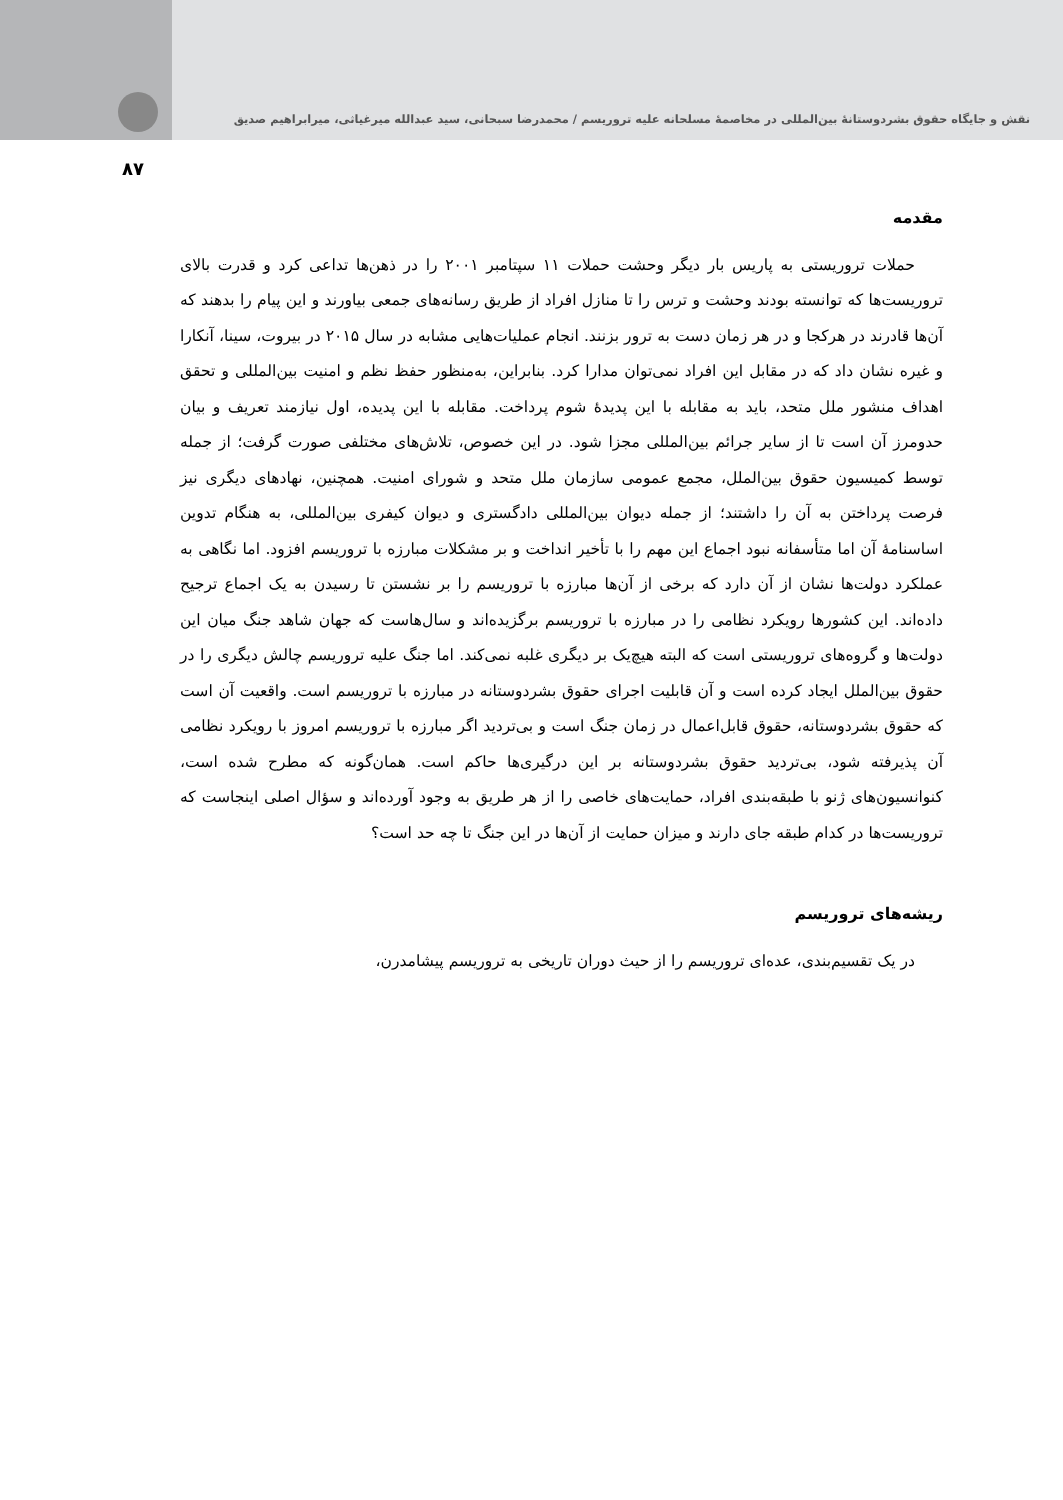نقش و جایگاه حقوق بشردوستانهٔ بین‌المللی در مخاصمهٔ مسلحانه علیه تروریسم / محمدرضا سبحانی، سید عبدالله میرغیاثی، میرابراهیم صدیق
۸۷
مقدمه
حملات تروریستی به پاریس بار دیگر وحشت حملات ۱۱ سپتامبر ۲۰۰۱ را در ذهن‌ها تداعی کرد و قدرت بالای تروریست‌ها که توانسته بودند وحشت و ترس را تا منازل افراد از طریق رسانه‌های جمعی بیاورند و این پیام را بدهند که آن‌ها قادرند در هرکجا و در هر زمان دست به ترور بزنند. انجام عملیات‌هایی مشابه در سال ۲۰۱۵ در بیروت، سینا، آنکارا و غیره نشان داد که در مقابل این افراد نمی‌توان مدارا کرد. بنابراین، به‌منظور حفظ نظم و امنیت بین‌المللی و تحقق اهداف منشور ملل متحد، باید به مقابله با این پدیدهٔ شوم پرداخت. مقابله با این پدیده، اول نیازمند تعریف و بیان حدومرز آن است تا از سایر جرائم بین‌المللی مجزا شود. در این خصوص، تلاش‌های مختلفی صورت گرفت؛ از جمله توسط کمیسیون حقوق بین‌الملل، مجمع عمومی سازمان ملل متحد و شورای امنیت. همچنین، نهادهای دیگری نیز فرصت پرداختن به آن را داشتند؛ از جمله دیوان بین‌المللی دادگستری و دیوان کیفری بین‌المللی، به هنگام تدوین اساسنامهٔ آن اما متأسفانه نبود اجماع این مهم را با تأخیر انداخت و بر مشکلات مبارزه با تروریسم افزود. اما نگاهی به عملکرد دولت‌ها نشان از آن دارد که برخی از آن‌ها مبارزه با تروریسم را بر نشستن تا رسیدن به یک اجماع ترجیح داده‌اند. این کشورها رویکرد نظامی را در مبارزه با تروریسم برگزیده‌اند و سال‌هاست که جهان شاهد جنگ میان این دولت‌ها و گروه‌های تروریستی است که البته هیچ‌یک بر دیگری غلبه نمی‌کند. اما جنگ علیه تروریسم چالش دیگری را در حقوق بین‌الملل ایجاد کرده است و آن قابلیت اجرای حقوق بشردوستانه در مبارزه با تروریسم است. واقعیت آن است که حقوق بشردوستانه، حقوق قابل‌اعمال در زمان جنگ است و بی‌تردید اگر مبارزه با تروریسم امروز با رویکرد نظامی آن پذیرفته شود، بی‌تردید حقوق بشردوستانه بر این درگیری‌ها حاکم است. همان‌گونه که مطرح شده است، کنوانسیون‌های ژنو با طبقه‌بندی افراد، حمایت‌های خاصی را از هر طریق به وجود آورده‌اند و سؤال اصلی اینجاست که تروریست‌ها در کدام طبقه جای دارند و میزان حمایت از آن‌ها در این جنگ تا چه حد است؟
ریشه‌های تروریسم
در یک تقسیم‌بندی، عده‌ای تروریسم را از حیث دوران تاریخی به تروریسم پیشامدرن،